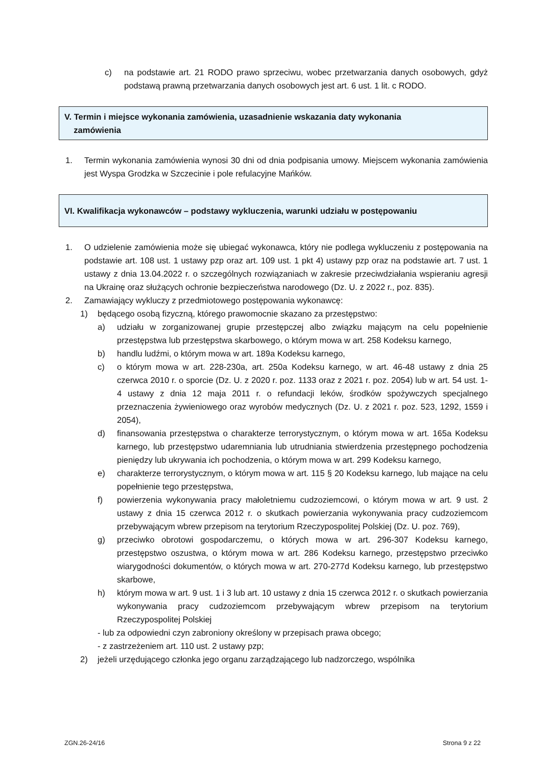c) na podstawie art. 21 RODO prawo sprzeciwu, wobec przetwarzania danych osobowych, gdyż podstawą prawną przetwarzania danych osobowych jest art. 6 ust. 1 lit. c RODO.
V. Termin i miejsce wykonania zamówienia, uzasadnienie wskazania daty wykonania
zamówienia
1. Termin wykonania zamówienia wynosi 30 dni od dnia podpisania umowy. Miejscem wykonania zamówienia jest Wyspa Grodzka w Szczecinie i pole refulacyjne Mańków.
VI. Kwalifikacja wykonawców – podstawy wykluczenia, warunki udziału w postępowaniu
1. O udzielenie zamówienia może się ubiegać wykonawca, który nie podlega wykluczeniu z postępowania na podstawie art. 108 ust. 1 ustawy pzp oraz art. 109 ust. 1 pkt 4) ustawy pzp oraz na podstawie art. 7 ust. 1 ustawy z dnia 13.04.2022 r. o szczególnych rozwiązaniach w zakresie przeciwdziałania wspieraniu agresji na Ukrainę oraz służących ochronie bezpieczeństwa narodowego (Dz. U. z 2022 r., poz. 835).
2. Zamawiający wykluczy z przedmiotowego postępowania wykonawcę:
1) będącego osobą fizyczną, którego prawomocnie skazano za przestępstwo:
a) udziału w zorganizowanej grupie przestępczej albo związku mającym na celu popełnienie przestępstwa lub przestępstwa skarbowego, o którym mowa w art. 258 Kodeksu karnego,
b) handlu ludźmi, o którym mowa w art. 189a Kodeksu karnego,
c) o którym mowa w art. 228-230a, art. 250a Kodeksu karnego, w art. 46-48 ustawy z dnia 25 czerwca 2010 r. o sporcie (Dz. U. z 2020 r. poz. 1133 oraz z 2021 r. poz. 2054) lub w art. 54 ust. 1-4 ustawy z dnia 12 maja 2011 r. o refundacji leków, środków spożywczych specjalnego przeznaczenia żywieniowego oraz wyrobów medycznych (Dz. U. z 2021 r. poz. 523, 1292, 1559 i 2054),
d) finansowania przestępstwa o charakterze terrorystycznym, o którym mowa w art. 165a Kodeksu karnego, lub przestępstwo udaremniania lub utrudniania stwierdzenia przestępnego pochodzenia pieniędzy lub ukrywania ich pochodzenia, o którym mowa w art. 299 Kodeksu karnego,
e) charakterze terrorystycznym, o którym mowa w art. 115 § 20 Kodeksu karnego, lub mające na celu popełnienie tego przestępstwa,
f) powierzenia wykonywania pracy małoletniemu cudzoziemcowi, o którym mowa w art. 9 ust. 2 ustawy z dnia 15 czerwca 2012 r. o skutkach powierzania wykonywania pracy cudzoziemcom przebywającym wbrew przepisom na terytorium Rzeczypospolitej Polskiej (Dz. U. poz. 769),
g) przeciwko obrotowi gospodarczemu, o których mowa w art. 296-307 Kodeksu karnego, przestępstwo oszustwa, o którym mowa w art. 286 Kodeksu karnego, przestępstwo przeciwko wiarygodności dokumentów, o których mowa w art. 270-277d Kodeksu karnego, lub przestępstwo skarbowe,
h) którym mowa w art. 9 ust. 1 i 3 lub art. 10 ustawy z dnia 15 czerwca 2012 r. o skutkach powierzania wykonywania pracy cudzoziemcom przebywającym wbrew przepisom na terytorium Rzeczypospolitej Polskiej
- lub za odpowiedni czyn zabroniony określony w przepisach prawa obcego;
- z zastrzeżeniem art. 110 ust. 2 ustawy pzp;
2) jeżeli urzędującego członka jego organu zarządzającego lub nadzorczego, wspólnika
ZGN.26-24/16 Strona 9 z 22